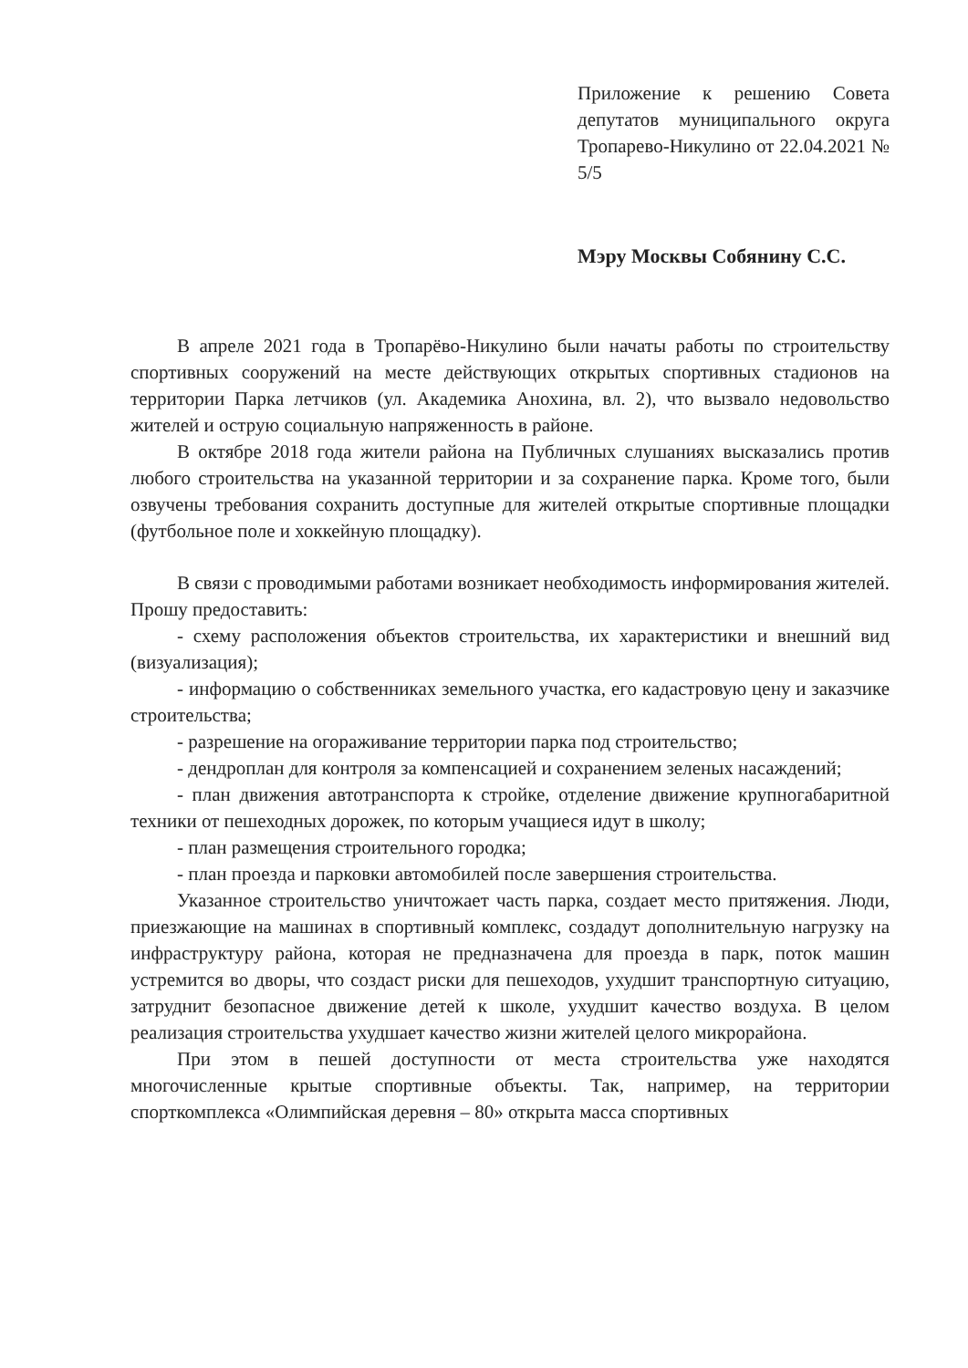Приложение к решению Совета депутатов муниципального округа Тропарево-Никулино от 22.04.2021 № 5/5
Мэру Москвы Собянину С.С.
В апреле 2021 года в Тропарёво-Никулино были начаты работы по строительству спортивных сооружений на месте действующих открытых спортивных стадионов на территории Парка летчиков (ул. Академика Анохина, вл. 2), что вызвало недовольство жителей и острую социальную напряженность в районе.
В октябре 2018 года жители района на Публичных слушаниях высказались против любого строительства на указанной территории и за сохранение парка. Кроме того, были озвучены требования сохранить доступные для жителей открытые спортивные площадки (футбольное поле и хоккейную площадку).
В связи с проводимыми работами возникает необходимость информирования жителей. Прошу предоставить:
- схему расположения объектов строительства, их характеристики и внешний вид (визуализация);
- информацию о собственниках земельного участка, его кадастровую цену и заказчике строительства;
- разрешение на огораживание территории парка под строительство;
- дендроплан для контроля за компенсацией и сохранением зеленых насаждений;
- план движения автотранспорта к стройке, отделение движение крупногабаритной техники от пешеходных дорожек, по которым учащиеся идут в школу;
- план размещения строительного городка;
- план проезда и парковки автомобилей после завершения строительства.
Указанное строительство уничтожает часть парка, создает место притяжения. Люди, приезжающие на машинах в спортивный комплекс, создадут дополнительную нагрузку на инфраструктуру района, которая не предназначена для проезда в парк, поток машин устремится во дворы, что создаст риски для пешеходов, ухудшит транспортную ситуацию, затруднит безопасное движение детей к школе, ухудшит качество воздуха. В целом реализация строительства ухудшает качество жизни жителей целого микрорайона.
При этом в пешей доступности от места строительства уже находятся многочисленные крытые спортивные объекты. Так, например, на территории спорткомплекса «Олимпийская деревня – 80» открыта масса спортивных